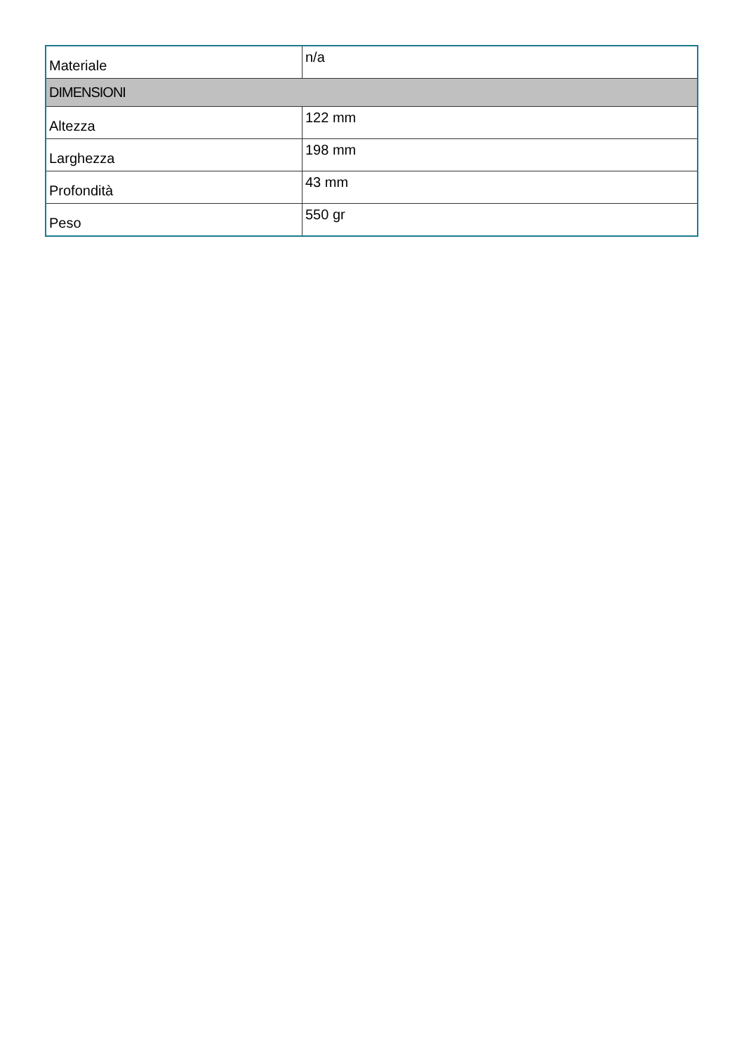| Materiale | n/a |
| DIMENSIONI | |
| Altezza | 122 mm |
| Larghezza | 198 mm |
| Profondità | 43 mm |
| Peso | 550 gr |